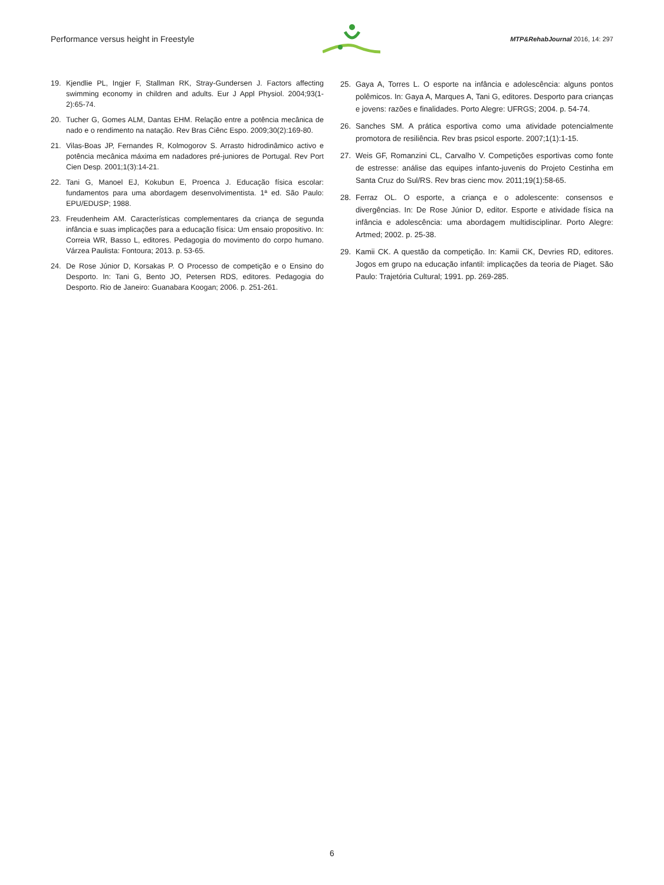Performance versus height in Freestyle MTP&RehabJournal 2016, 14: 297
19. Kjendlie PL, Ingjer F, Stallman RK, Stray-Gundersen J. Factors affecting swimming economy in children and adults. Eur J Appl Physiol. 2004;93(1-2):65-74.
20. Tucher G, Gomes ALM, Dantas EHM. Relação entre a potência mecânica de nado e o rendimento na natação. Rev Bras Ciênc Espo. 2009;30(2):169-80.
21. Vilas-Boas JP, Fernandes R, Kolmogorov S. Arrasto hidrodinâmico activo e potência mecânica máxima em nadadores pré-juniores de Portugal. Rev Port Cien Desp. 2001;1(3):14-21.
22. Tani G, Manoel EJ, Kokubun E, Proenca J. Educação física escolar: fundamentos para uma abordagem desenvolvimentista. 1ª ed. São Paulo: EPU/EDUSP; 1988.
23. Freudenheim AM. Características complementares da criança de segunda infância e suas implicações para a educação física: Um ensaio propositivo. In: Correia WR, Basso L, editores. Pedagogia do movimento do corpo humano. Várzea Paulista: Fontoura; 2013. p. 53-65.
24. De Rose Júnior D, Korsakas P. O Processo de competição e o Ensino do Desporto. In: Tani G, Bento JO, Petersen RDS, editores. Pedagogia do Desporto. Rio de Janeiro: Guanabara Koogan; 2006. p. 251-261.
25. Gaya A, Torres L. O esporte na infância e adolescência: alguns pontos polêmicos. In: Gaya A, Marques A, Tani G, editores. Desporto para crianças e jovens: razões e finalidades. Porto Alegre: UFRGS; 2004. p. 54-74.
26. Sanches SM. A prática esportiva como uma atividade potencialmente promotora de resiliência. Rev bras psicol esporte. 2007;1(1):1-15.
27. Weis GF, Romanzini CL, Carvalho V. Competições esportivas como fonte de estresse: análise das equipes infanto-juvenis do Projeto Cestinha em Santa Cruz do Sul/RS. Rev bras cienc mov. 2011;19(1):58-65.
28. Ferraz OL. O esporte, a criança e o adolescente: consensos e divergências. In: De Rose Júnior D, editor. Esporte e atividade física na infância e adolescência: uma abordagem multidisciplinar. Porto Alegre: Artmed; 2002. p. 25-38.
29. Kamii CK. A questão da competição. In: Kamii CK, Devries RD, editores. Jogos em grupo na educação infantil: implicações da teoria de Piaget. São Paulo: Trajetória Cultural; 1991. pp. 269-285.
6